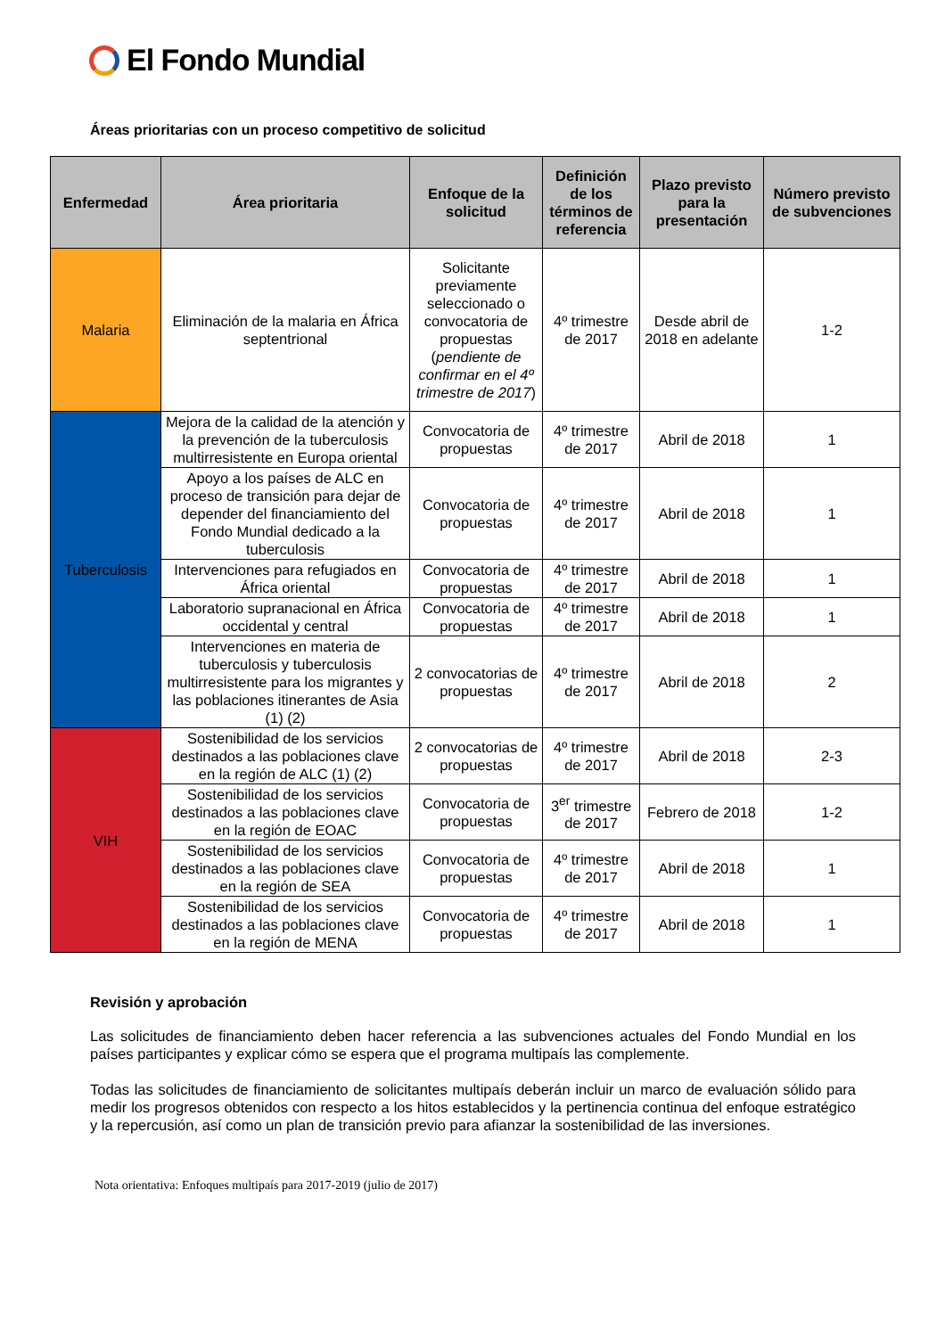El Fondo Mundial
Áreas prioritarias con un proceso competitivo de solicitud
| Enfermedad | Área prioritaria | Enfoque de la solicitud | Definición de los términos de referencia | Plazo previsto para la presentación | Número previsto de subvenciones |
| --- | --- | --- | --- | --- | --- |
| Malaria | Eliminación de la malaria en África septentrional | Solicitante previamente seleccionado o convocatoria de propuestas ( pendiente de confirmar en el 4º trimestre de 2017 ) | 4º trimestre de 2017 | Desde abril de 2018 en adelante | 1-2 |
| Tuberculosis | Mejora de la calidad de la atención y la prevención de la tuberculosis multirresistente en Europa oriental | Convocatoria de propuestas | 4º trimestre de 2017 | Abril de 2018 | 1 |
| | Apoyo a los países de ALC en proceso de transición para dejar de depender del financiamiento del Fondo Mundial dedicado a la tuberculosis | Convocatoria de propuestas | 4º trimestre de 2017 | Abril de 2018 | 1 |
| | Intervenciones para refugiados en África oriental | Convocatoria de propuestas | 4º trimestre de 2017 | Abril de 2018 | 1 |
| | Laboratorio supranacional en África occidental y central | Convocatoria de propuestas | 4º trimestre de 2017 | Abril de 2018 | 1 |
| | Intervenciones en materia de tuberculosis y tuberculosis multirresistente para los migrantes y las poblaciones itinerantes de Asia (1) (2) | 2 convocatorias de propuestas | 4º trimestre de 2017 | Abril de 2018 | 2 |
| VIH | Sostenibilidad de los servicios destinados a las poblaciones clave en la región de ALC (1) (2) | 2 convocatorias de propuestas | 4º trimestre de 2017 | Abril de 2018 | 2-3 |
| | Sostenibilidad de los servicios destinados a las poblaciones clave en la región de EOAC | Convocatoria de propuestas | 3<sup>er</sup> trimestre de 2017 | Febrero de 2018 | 1-2 |
| | Sostenibilidad de los servicios destinados a las poblaciones clave en la región de SEA | Convocatoria de propuestas | 4º trimestre de 2017 | Abril de 2018 | 1 |
| | Sostenibilidad de los servicios destinados a las poblaciones clave en la región de MENA | Convocatoria de propuestas | 4º trimestre de 2017 | Abril de 2018 | 1 |
Revisión y aprobación
Las solicitudes de financiamiento deben hacer referencia a las subvenciones actuales del Fondo Mundial en los países participantes y explicar cómo se espera que el programa multipaís las complemente.
Todas las solicitudes de financiamiento de solicitantes multipaís deberán incluir un marco de evaluación sólido para medir los progresos obtenidos con respecto a los hitos establecidos y la pertinencia continua del enfoque estratégico y la repercusión, así como un plan de transición previo para afianzar la sostenibilidad de las inversiones.
Nota orientativa: Enfoques multipaís para 2017-2019 (julio de 2017)